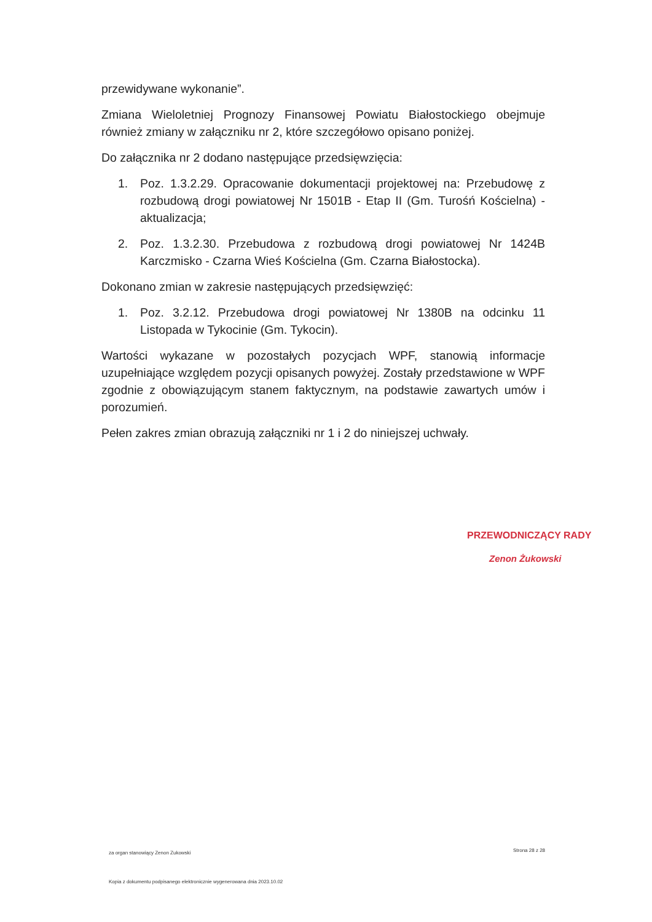przewidywane wykonanie”.
Zmiana Wieloletniej Prognozy Finansowej Powiatu Białostockiego obejmuje również zmiany w załączniku nr 2, które szczegółowo opisano poniżej.
Do załącznika nr 2 dodano następujące przedsięwzięcia:
1. Poz. 1.3.2.29. Opracowanie dokumentacji projektowej na: Przebudowę z rozbudową drogi powiatowej Nr 1501B - Etap II (Gm. Turośń Kościelna) - aktualizacja;
2. Poz. 1.3.2.30. Przebudowa z rozbudową drogi powiatowej Nr 1424B Karczmisko - Czarna Wieś Kościelna (Gm. Czarna Białostocka).
Dokonano zmian w zakresie następujących przedsięwzięć:
1. Poz. 3.2.12. Przebudowa drogi powiatowej Nr 1380B na odcinku 11 Listopada w Tykocinie (Gm. Tykocin).
Wartości wykazane w pozostałych pozycjach WPF, stanowią informacje uzupełniające względem pozycji opisanych powyżej. Zostały przedstawione w WPF zgodnie z obowiązującym stanem faktycznym, na podstawie zawartych umów i porozumień.
Pełen zakres zmian obrazują załączniki nr 1 i 2 do niniejszej uchwały.
PRZEWODNICZĄCY RADY
Zenon Żukowski
za organ stanowiący Zenon Zukowski
Strona 28 z 28
Kopia z dokumentu podpisanego elektronicznie wygenerowana dnia 2023.10.02